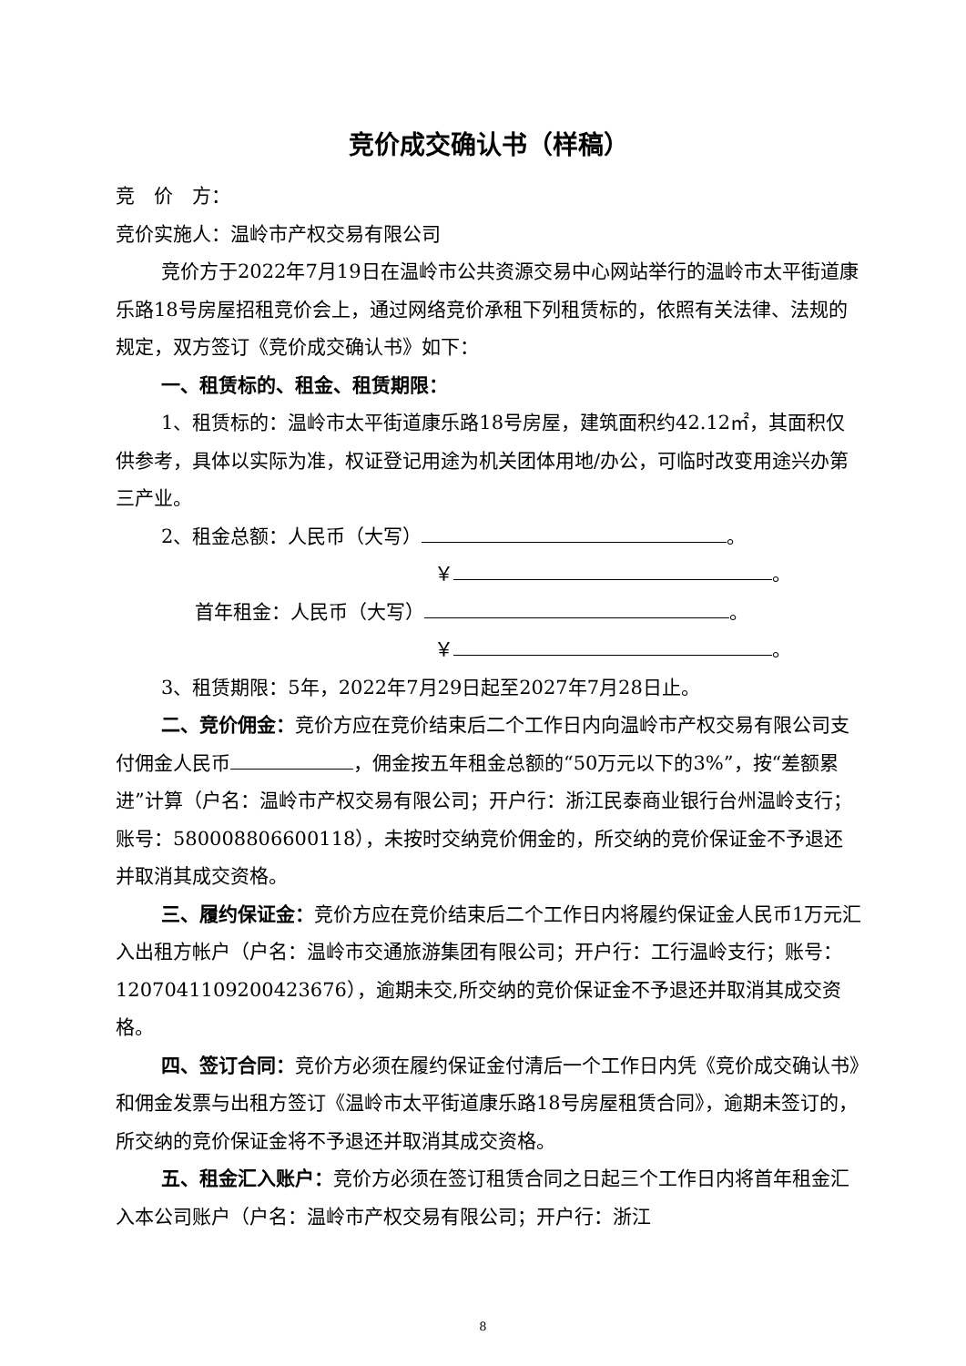竞价成交确认书（样稿）
竞　价　方：
竞价实施人：温岭市产权交易有限公司
竞价方于2022年7月19日在温岭市公共资源交易中心网站举行的温岭市太平街道康乐路18号房屋招租竞价会上，通过网络竞价承租下列租赁标的，依照有关法律、法规的规定，双方签订《竞价成交确认书》如下：
一、租赁标的、租金、租赁期限：
1、租赁标的：温岭市太平街道康乐路18号房屋，建筑面积约42.12㎡，其面积仅供参考，具体以实际为准，权证登记用途为机关团体用地/办公，可临时改变用途兴办第三产业。
2、租金总额：人民币（大写） 。
￥ 。
首年租金：人民币（大写） 。
￥ 。
3、租赁期限：5年，2022年7月29日起至2027年7月28日止。
二、竞价佣金：竞价方应在竞价结束后二个工作日内向温岭市产权交易有限公司支付佣金人民币 ，佣金按五年租金总额的“50万元以下的3%”，按“差额累进”计算（户名：温岭市产权交易有限公司；开户行：浙江民泰商业银行台州温岭支行；账号：580008806600118），未按时交纳竞价佣金的，所交纳的竞价保证金不予退还并取消其成交资格。
三、履约保证金：竞价方应在竞价结束后二个工作日内将履约保证金人民币1万元汇入出租方帐户（户名：温岭市交通旅游集团有限公司；开户行：工行温岭支行；账号：1207041109200423676），逾期未交,所交纳的竞价保证金不予退还并取消其成交资格。
四、签订合同：竞价方必须在履约保证金付清后一个工作日内凭《竞价成交确认书》和佣金发票与出租方签订《温岭市太平街道康乐路18号房屋租赁合同》，逾期未签订的，所交纳的竞价保证金将不予退还并取消其成交资格。
五、租金汇入账户：竞价方必须在签订租赁合同之日起三个工作日内将首年租金汇入本公司账户（户名：温岭市产权交易有限公司；开户行：浙江
8